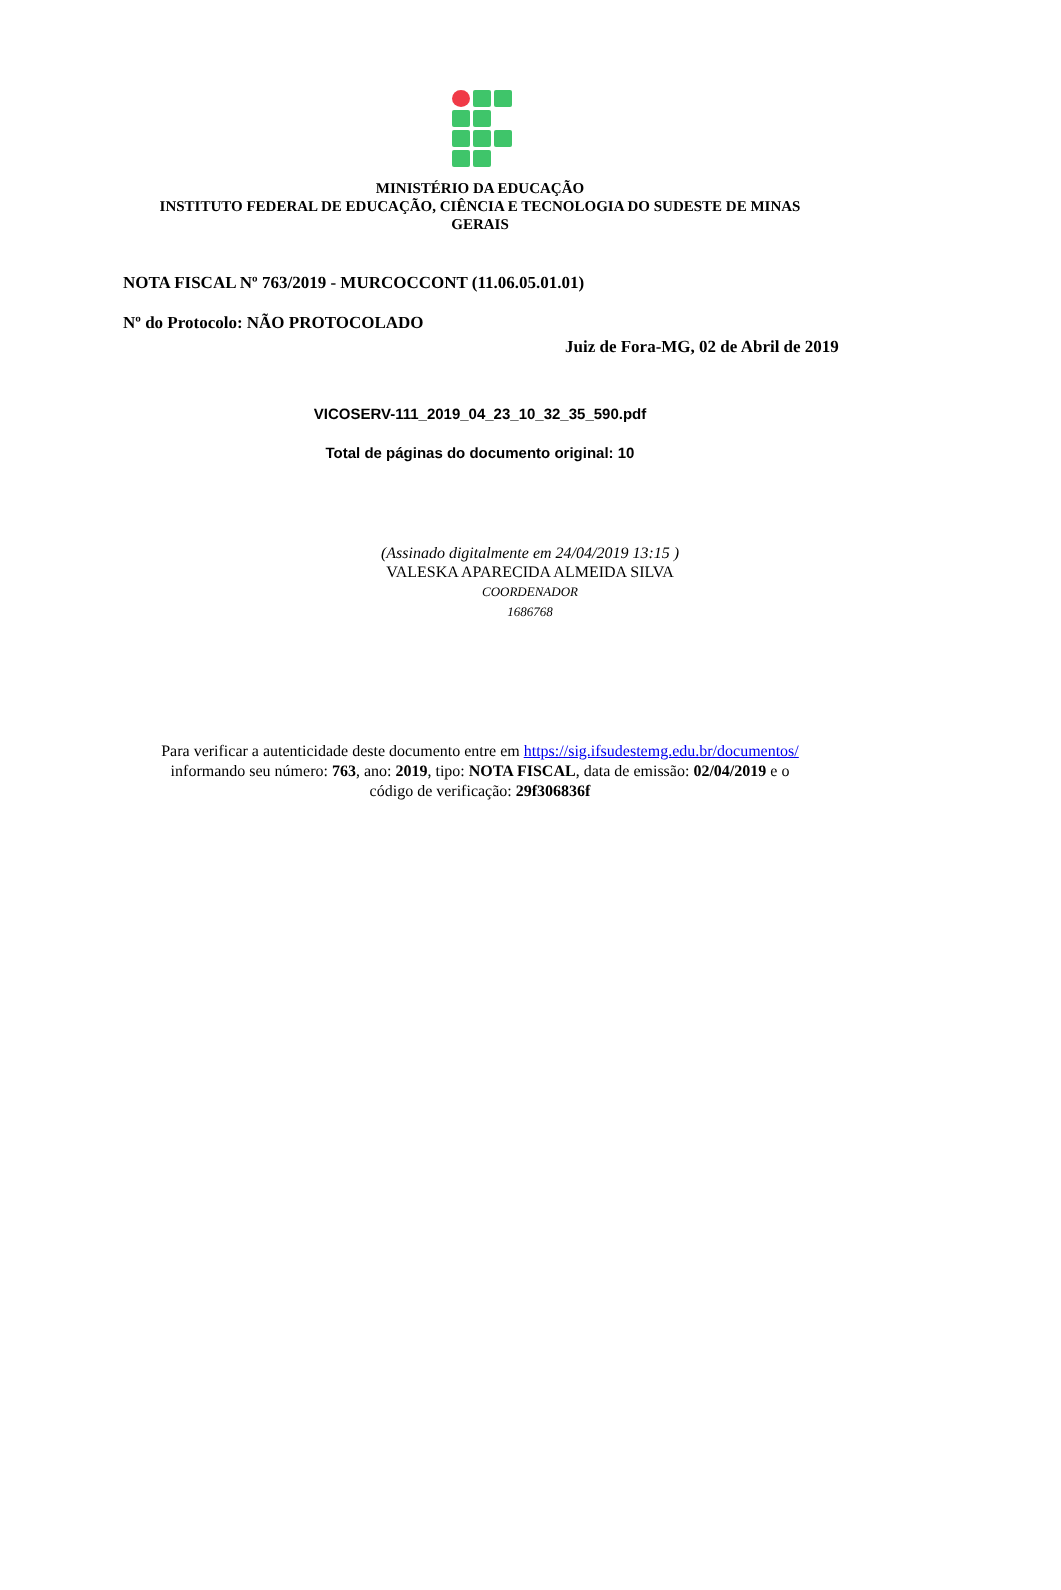MINISTÉRIO DA EDUCAÇÃO
INSTITUTO FEDERAL DE EDUCAÇÃO, CIÊNCIA E TECNOLOGIA DO SUDESTE DE MINAS
GERAIS
NOTA FISCAL Nº 763/2019 - MURCOCCONT (11.06.05.01.01)
Nº do Protocolo: NÃO PROTOCOLADO
Juiz de Fora-MG, 02 de Abril de 2019
VICOSERV-111_2019_04_23_10_32_35_590.pdf
Total de páginas do documento original: 10
(Assinado digitalmente em 24/04/2019 13:15 )
VALESKA APARECIDA ALMEIDA SILVA
COORDENADOR
1686768
Para verificar a autenticidade deste documento entre em https://sig.ifsudestemg.edu.br/documentos/
informando seu número: 763, ano: 2019, tipo: NOTA FISCAL, data de emissão: 02/04/2019 e o
código de verificação: 29f306836f